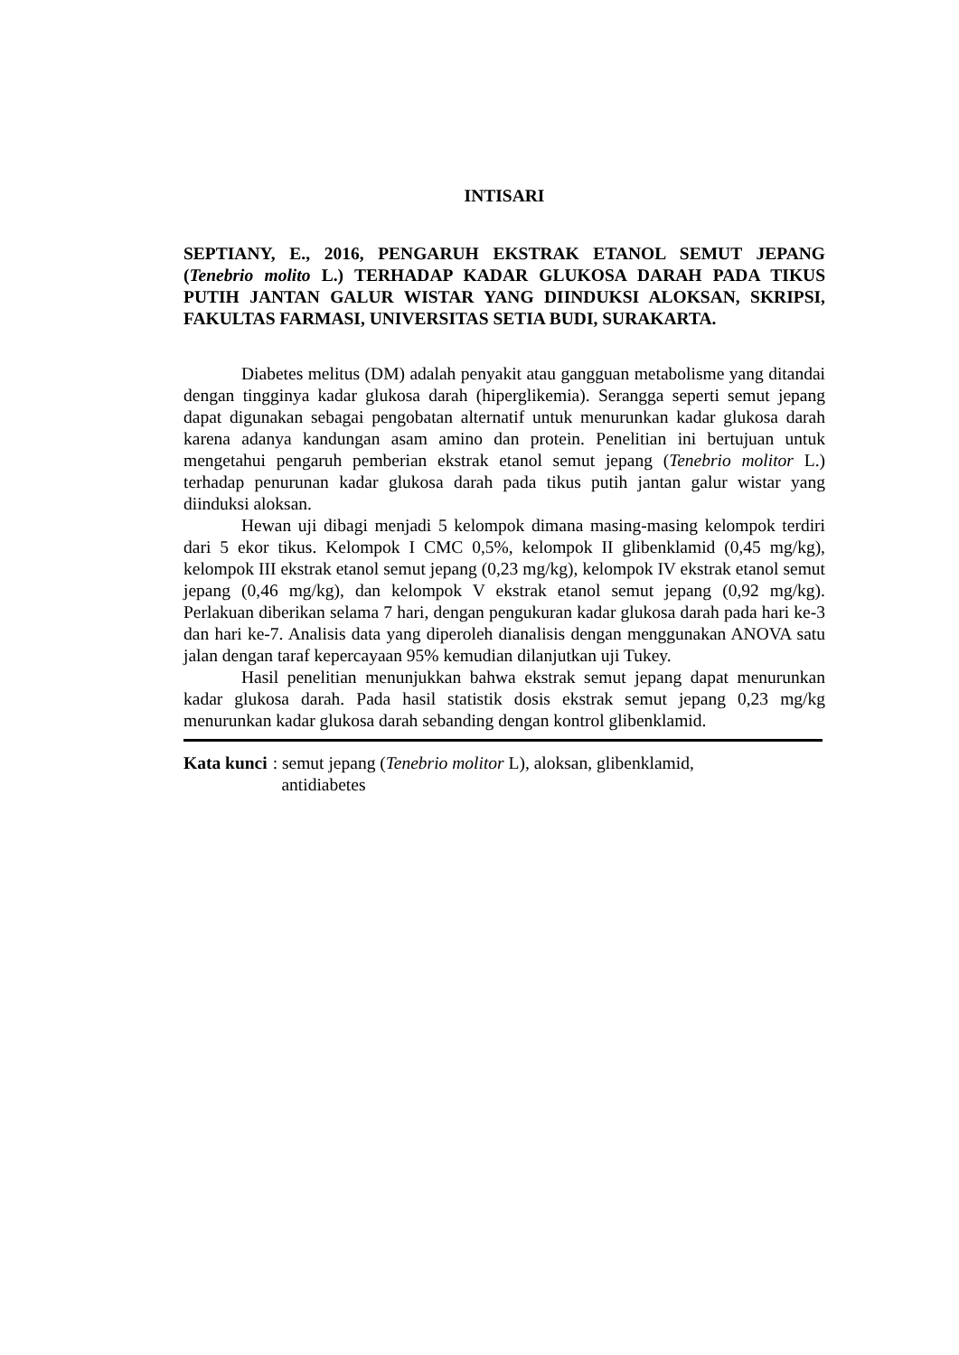INTISARI
SEPTIANY, E., 2016, PENGARUH EKSTRAK ETANOL SEMUT JEPANG (Tenebrio molito L.) TERHADAP KADAR GLUKOSA DARAH PADA TIKUS PUTIH JANTAN GALUR WISTAR YANG DIINDUKSI ALOKSAN, SKRIPSI, FAKULTAS FARMASI, UNIVERSITAS SETIA BUDI, SURAKARTA.
Diabetes melitus (DM) adalah penyakit atau gangguan metabolisme yang ditandai dengan tingginya kadar glukosa darah (hiperglikemia). Serangga seperti semut jepang dapat digunakan sebagai pengobatan alternatif untuk menurunkan kadar glukosa darah karena adanya kandungan asam amino dan protein. Penelitian ini bertujuan untuk mengetahui pengaruh pemberian ekstrak etanol semut jepang (Tenebrio molitor L.) terhadap penurunan kadar glukosa darah pada tikus putih jantan galur wistar yang diinduksi aloksan.
Hewan uji dibagi menjadi 5 kelompok dimana masing-masing kelompok terdiri dari 5 ekor tikus. Kelompok I CMC 0,5%, kelompok II glibenklamid (0,45 mg/kg), kelompok III ekstrak etanol semut jepang (0,23 mg/kg), kelompok IV ekstrak etanol semut jepang (0,46 mg/kg), dan kelompok V ekstrak etanol semut jepang (0,92 mg/kg). Perlakuan diberikan selama 7 hari, dengan pengukuran kadar glukosa darah pada hari ke-3 dan hari ke-7. Analisis data yang diperoleh dianalisis dengan menggunakan ANOVA satu jalan dengan taraf kepercayaan 95% kemudian dilanjutkan uji Tukey.
Hasil penelitian menunjukkan bahwa ekstrak semut jepang dapat menurunkan kadar glukosa darah. Pada hasil statistik dosis ekstrak semut jepang 0,23 mg/kg menurunkan kadar glukosa darah sebanding dengan kontrol glibenklamid.
Kata kunci : semut jepang (Tenebrio molitor L), aloksan, glibenklamid,
antidiabetes